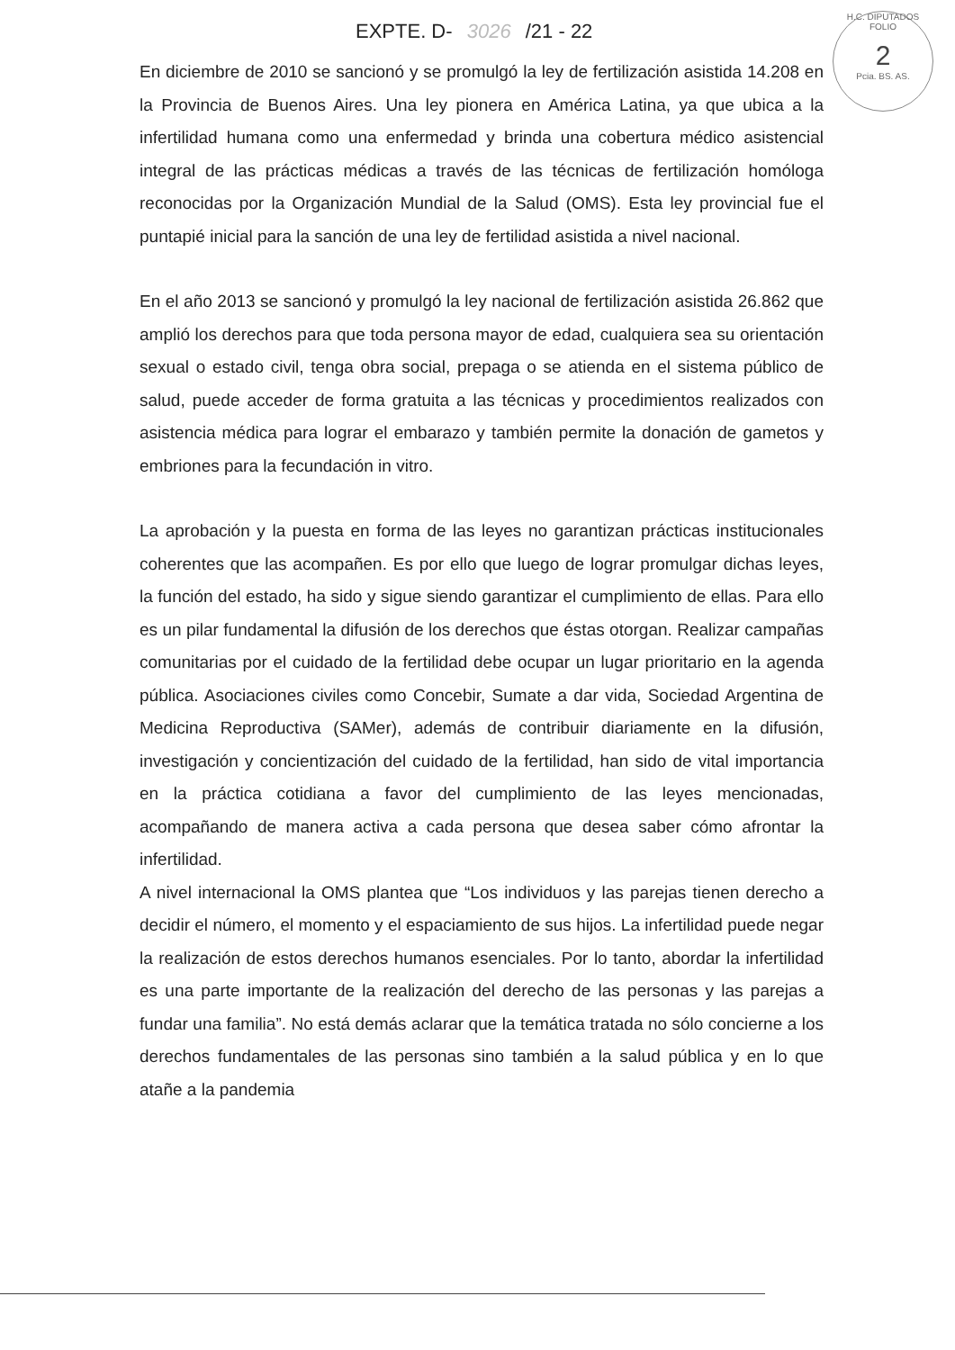EXPTE. D- 3026 /21 - 22
H.C. DIPUTADOS
FOLIO
2
Pcia. BS. AS.
En diciembre de 2010 se sancionó y se promulgó la ley de fertilización asistida 14.208 en la Provincia de Buenos Aires. Una ley pionera en América Latina, ya que ubica a la infertilidad humana como una enfermedad y brinda una cobertura médico asistencial integral de las prácticas médicas a través de las técnicas de fertilización homóloga reconocidas por la Organización Mundial de la Salud (OMS). Esta ley provincial fue el puntapié inicial para la sanción de una ley de fertilidad asistida a nivel nacional.
En el año 2013 se sancionó y promulgó la ley nacional de fertilización asistida 26.862 que amplió los derechos para que toda persona mayor de edad, cualquiera sea su orientación sexual o estado civil, tenga obra social, prepaga o se atienda en el sistema público de salud, puede acceder de forma gratuita a las técnicas y procedimientos realizados con asistencia médica para lograr el embarazo y también permite la donación de gametos y embriones para la fecundación in vitro.
La aprobación y la puesta en forma de las leyes no garantizan prácticas institucionales coherentes que las acompañen. Es por ello que luego de lograr promulgar dichas leyes, la función del estado, ha sido y sigue siendo garantizar el cumplimiento de ellas. Para ello es un pilar fundamental la difusión de los derechos que éstas otorgan. Realizar campañas comunitarias por el cuidado de la fertilidad debe ocupar un lugar prioritario en la agenda pública. Asociaciones civiles como Concebir, Sumate a dar vida, Sociedad Argentina de Medicina Reproductiva (SAMer), además de contribuir diariamente en la difusión, investigación y concientización del cuidado de la fertilidad, han sido de vital importancia en la práctica cotidiana a favor del cumplimiento de las leyes mencionadas, acompañando de manera activa a cada persona que desea saber cómo afrontar la infertilidad.
A nivel internacional la OMS plantea que “Los individuos y las parejas tienen derecho a decidir el número, el momento y el espaciamiento de sus hijos. La infertilidad puede negar la realización de estos derechos humanos esenciales. Por lo tanto, abordar la infertilidad es una parte importante de la realización del derecho de las personas y las parejas a fundar una familia”. No está demás aclarar que la temática tratada no sólo concierne a los derechos fundamentales de las personas sino también a la salud pública y en lo que atañe a la pandemia